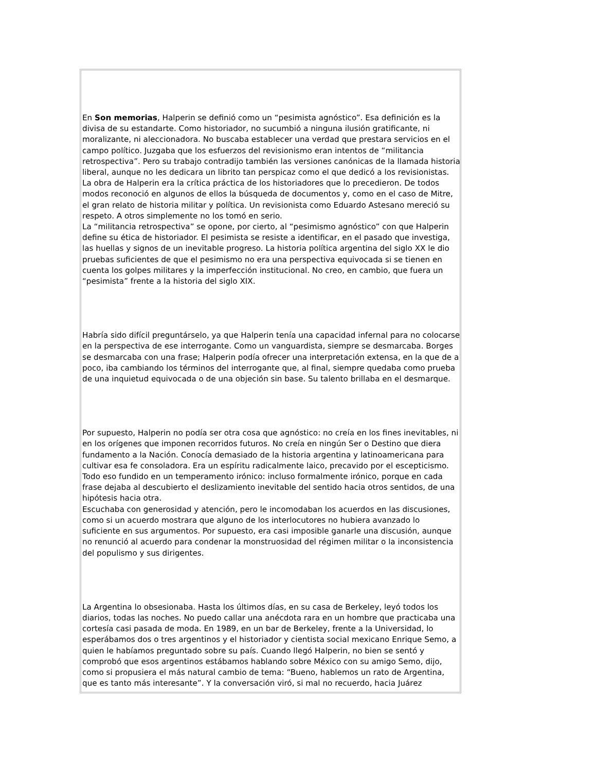En Son memorias, Halperin se definió como un “pesimista agnóstico”. Esa definición es la divisa de su estandarte. Como historiador, no sucumbió a ninguna ilusión gratificante, ni moralizante, ni aleccionadora. No buscaba establecer una verdad que prestara servicios en el campo político. Juzgaba que los esfuerzos del revisionismo eran intentos de “militancia retrospectiva”. Pero su trabajo contradijo también las versiones canónicas de la llamada historia liberal, aunque no les dedicara un librito tan perspicaz como el que dedicó a los revisionistas. La obra de Halperin era la crítica práctica de los historiadores que lo precedieron. De todos modos reconoció en algunos de ellos la búsqueda de documentos y, como en el caso de Mitre, el gran relato de historia militar y política. Un revisionista como Eduardo Astesano mereció su respeto. A otros simplemente no los tomó en serio.
La “militancia retrospectiva” se opone, por cierto, al “pesimismo agnóstico” con que Halperin define su ética de historiador. El pesimista se resiste a identificar, en el pasado que investiga, las huellas y signos de un inevitable progreso. La historia política argentina del siglo XX le dio pruebas suficientes de que el pesimismo no era una perspectiva equivocada si se tienen en cuenta los golpes militares y la imperfección institucional. No creo, en cambio, que fuera un “pesimista” frente a la historia del siglo XIX.
Habría sido difícil preguntárselo, ya que Halperin tenía una capacidad infernal para no colocarse en la perspectiva de ese interrogante. Como un vanguardista, siempre se desmarcaba. Borges se desmarcaba con una frase; Halperin podía ofrecer una interpretación extensa, en la que de a poco, iba cambiando los términos del interrogante que, al final, siempre quedaba como prueba de una inquietud equivocada o de una objeción sin base. Su talento brillaba en el desmarque.
Por supuesto, Halperin no podía ser otra cosa que agnóstico: no creía en los fines inevitables, ni en los orígenes que imponen recorridos futuros. No creía en ningún Ser o Destino que diera fundamento a la Nación. Conocía demasiado de la historia argentina y latinoamericana para cultivar esa fe consoladora. Era un espíritu radicalmente laico, precavido por el escepticismo. Todo eso fundido en un temperamento irónico: incluso formalmente irónico, porque en cada frase dejaba al descubierto el deslizamiento inevitable del sentido hacia otros sentidos, de una hipótesis hacia otra.
Escuchaba con generosidad y atención, pero le incomodaban los acuerdos en las discusiones, como si un acuerdo mostrara que alguno de los interlocutores no hubiera avanzado lo suficiente en sus argumentos. Por supuesto, era casi imposible ganarle una discusión, aunque no renunció al acuerdo para condenar la monstruosidad del régimen militar o la inconsistencia del populismo y sus dirigentes.
La Argentina lo obsesionaba. Hasta los últimos días, en su casa de Berkeley, leyó todos los diarios, todas las noches. No puedo callar una anécdota rara en un hombre que practicaba una cortesía casi pasada de moda. En 1989, en un bar de Berkeley, frente a la Universidad, lo esperábamos dos o tres argentinos y el historiador y cientista social mexicano Enrique Semo, a quien le habíamos preguntado sobre su país. Cuando llegó Halperin, no bien se sentó y comprobó que esos argentinos estábamos hablando sobre México con su amigo Semo, dijo, como si propusiera el más natural cambio de tema: “Bueno, hablemos un rato de Argentina, que es tanto más interesante”. Y la conversación viró, si mal no recuerdo, hacia Juárez